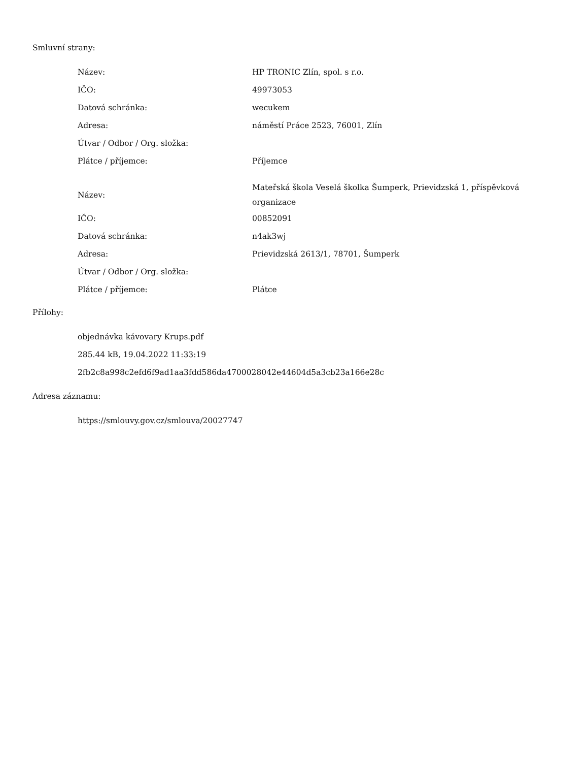Smluvní strany:
| Název: | HP TRONIC Zlín, spol. s r.o. |
| IČO: | 49973053 |
| Datová schránka: | wecukem |
| Adresa: | náměstí Práce 2523, 76001, Zlín |
| Útvar / Odbor / Org. složka: | |
| Plátce / příjemce: | Příjemce |
| Název: | Mateřská škola Veselá školka Šumperk, Prievidzská 1, příspěvková organizace |
| IČO: | 00852091 |
| Datová schránka: | n4ak3wj |
| Adresa: | Prievidzská 2613/1, 78701, Šumperk |
| Útvar / Odbor / Org. složka: | |
| Plátce / příjemce: | Plátce |
Přílohy:
objednávka kávovary Krups.pdf
285.44 kB, 19.04.2022 11:33:19
2fb2c8a998c2efd6f9ad1aa3fdd586da4700028042e44604d5a3cb23a166e28c
Adresa záznamu:
https://smlouvy.gov.cz/smlouva/20027747